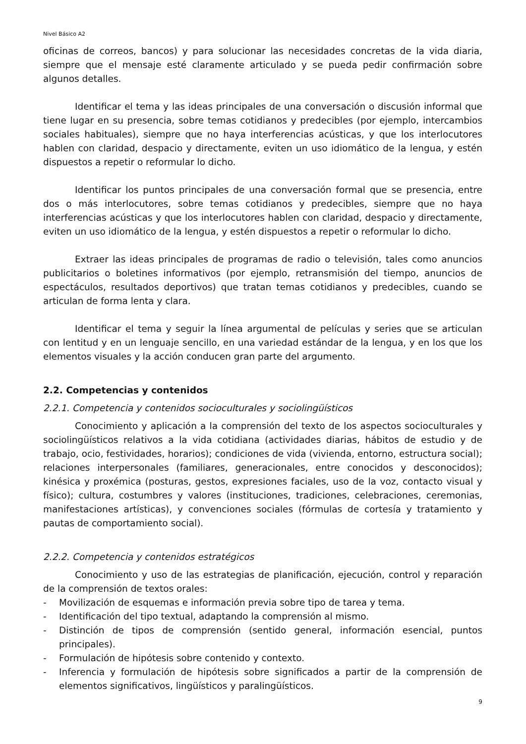Nivel Básico A2
oficinas de correos, bancos) y para solucionar las necesidades concretas de la vida diaria, siempre que el mensaje esté claramente articulado y se pueda pedir confirmación sobre algunos detalles.
Identificar el tema y las ideas principales de una conversación o discusión informal que tiene lugar en su presencia, sobre temas cotidianos y predecibles (por ejemplo, intercambios sociales habituales), siempre que no haya interferencias acústicas, y que los interlocutores hablen con claridad, despacio y directamente, eviten un uso idiomático de la lengua, y estén dispuestos a repetir o reformular lo dicho.
Identificar los puntos principales de una conversación formal que se presencia, entre dos o más interlocutores, sobre temas cotidianos y predecibles, siempre que no haya interferencias acústicas y que los interlocutores hablen con claridad, despacio y directamente, eviten un uso idiomático de la lengua, y estén dispuestos a repetir o reformular lo dicho.
Extraer las ideas principales de programas de radio o televisión, tales como anuncios publicitarios o boletines informativos (por ejemplo, retransmisión del tiempo, anuncios de espectáculos, resultados deportivos) que tratan temas cotidianos y predecibles, cuando se articulan de forma lenta y clara.
Identificar el tema y seguir la línea argumental de películas y series que se articulan con lentitud y en un lenguaje sencillo, en una variedad estándar de la lengua, y en los que los elementos visuales y la acción conducen gran parte del argumento.
2.2. Competencias y contenidos
2.2.1. Competencia y contenidos socioculturales y sociolingüísticos
Conocimiento y aplicación a la comprensión del texto de los aspectos socioculturales y sociolingüísticos relativos a la vida cotidiana (actividades diarias, hábitos de estudio y de trabajo, ocio, festividades, horarios); condiciones de vida (vivienda, entorno, estructura social); relaciones interpersonales (familiares, generacionales, entre conocidos y desconocidos); kinésica y proxémica (posturas, gestos, expresiones faciales, uso de la voz, contacto visual y físico); cultura, costumbres y valores (instituciones, tradiciones, celebraciones, ceremonias, manifestaciones artísticas), y convenciones sociales (fórmulas de cortesía y tratamiento y pautas de comportamiento social).
2.2.2. Competencia y contenidos estratégicos
Conocimiento y uso de las estrategias de planificación, ejecución, control y reparación de la comprensión de textos orales:
- Movilización de esquemas e información previa sobre tipo de tarea y tema.
- Identificación del tipo textual, adaptando la comprensión al mismo.
- Distinción de tipos de comprensión (sentido general, información esencial, puntos principales).
- Formulación de hipótesis sobre contenido y contexto.
- Inferencia y formulación de hipótesis sobre significados a partir de la comprensión de elementos significativos, lingüísticos y paralingüísticos.
9